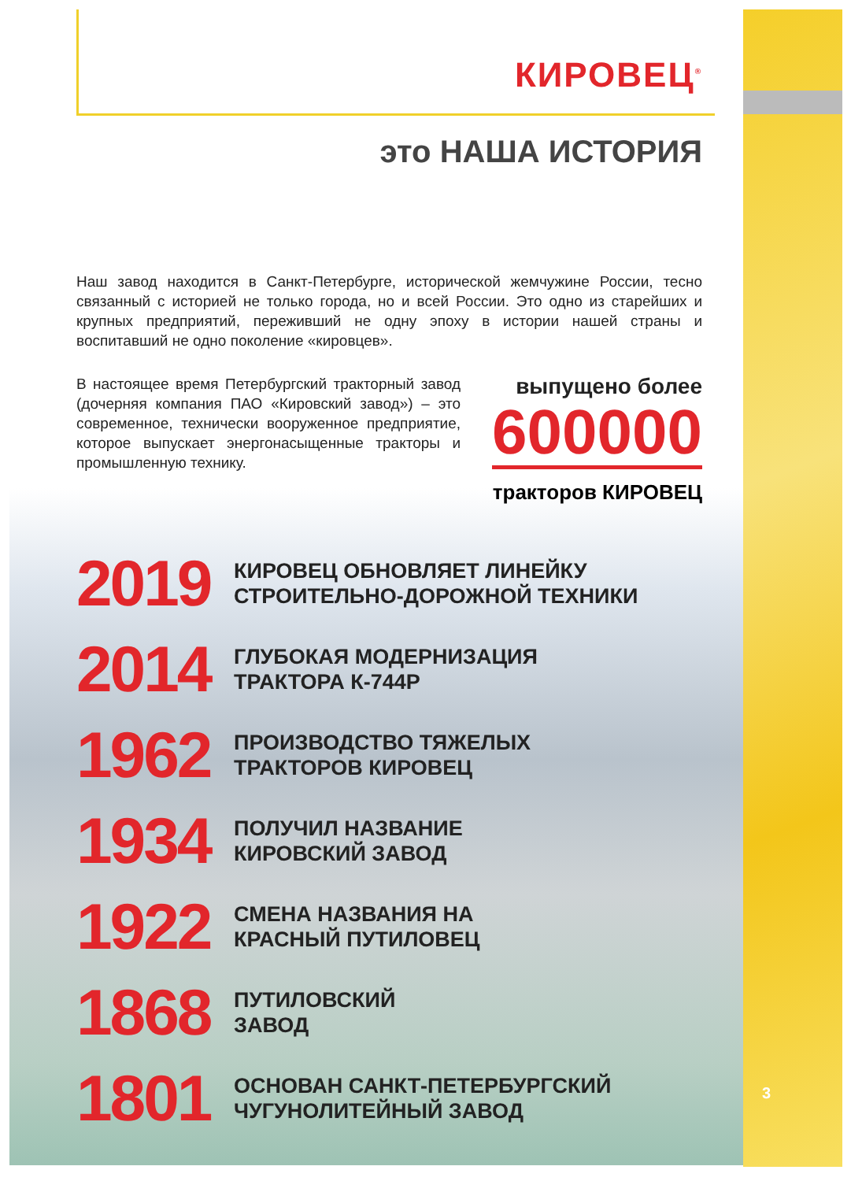КИРОВЕЦ<sup>®</sup>
это НАША ИСТОРИЯ
Наш завод находится в Санкт-Петербурге, исторической жемчужине России, тесно связанный с историей не только города, но и всей России. Это одно из старейших и крупных предприятий, переживший не одну эпоху в истории нашей страны и воспитавший не одно поколение «кировцев».
В настоящее время Петербургский тракторный завод (дочерняя компания ПАО «Кировский завод») – это современное, технически вооруженное предприятие, которое выпускает энергонасыщенные тракторы и промышленную технику.
выпущено более
600000
тракторов КИРОВЕЦ
2019
КИРОВЕЦ ОБНОВЛЯЕТ ЛИНЕЙКУ
СТРОИТЕЛЬНО-ДОРОЖНОЙ ТЕХНИКИ
2014
ГЛУБОКАЯ МОДЕРНИЗАЦИЯ
ТРАКТОРА К-744Р
1962
ПРОИЗВОДСТВО ТЯЖЕЛЫХ
ТРАКТОРОВ КИРОВЕЦ
1934
ПОЛУЧИЛ НАЗВАНИЕ
КИРОВСКИЙ ЗАВОД
1922
СМЕНА НАЗВАНИЯ НА
КРАСНЫЙ ПУТИЛОВЕЦ
1868
ПУТИЛОВСКИЙ
ЗАВОД
1801
ОСНОВАН САНКТ-ПЕТЕРБУРГСКИЙ
ЧУГУНОЛИТЕЙНЫЙ ЗАВОД
3